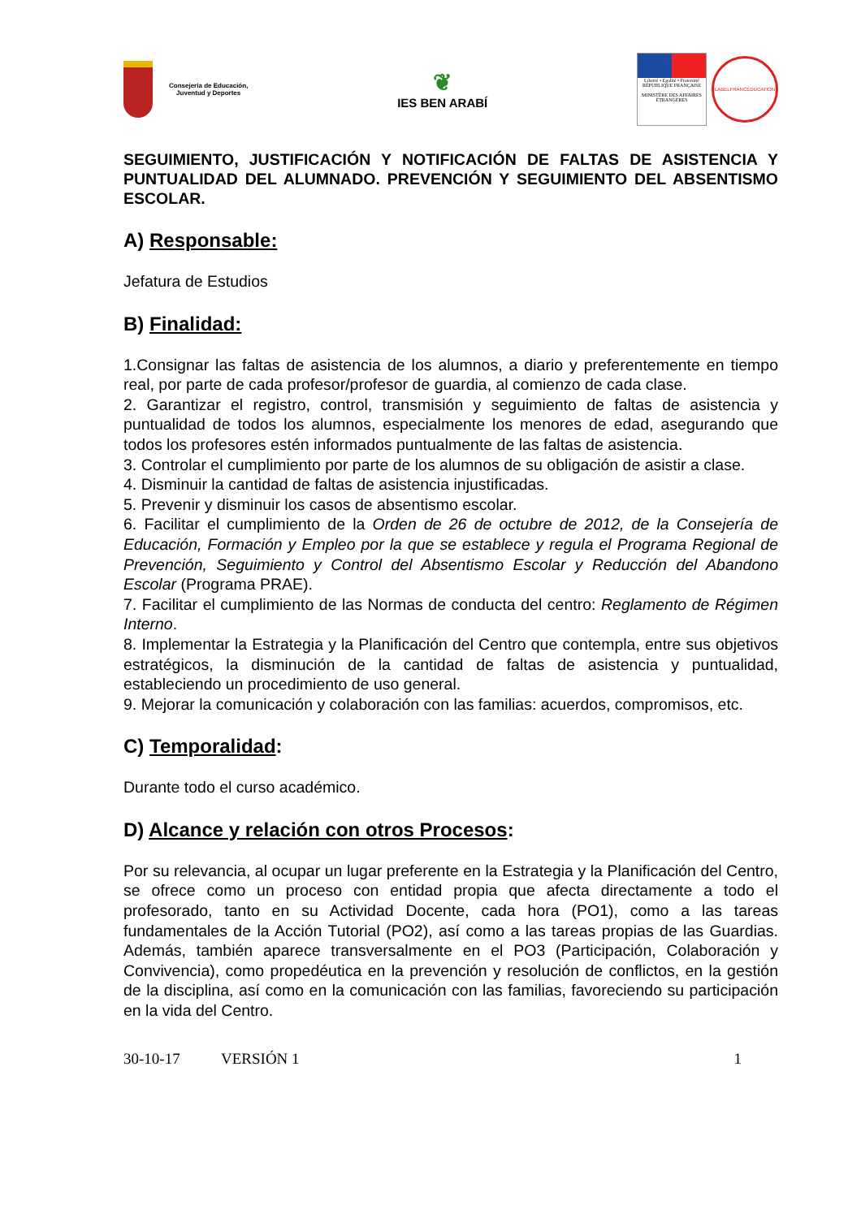Consejería de Educación,
Juventud y Deportes
❦
IES BEN ARABÍ
Liberté • Egalité • Fraternité
RÉPUBLIQUE FRANÇAISE
MINISTÈRE DES AFFAIRES ÉTRANGÈRES
LABELFRANCÉDUCATION
SEGUIMIENTO, JUSTIFICACIÓN Y NOTIFICACIÓN DE FALTAS DE ASISTENCIA Y PUNTUALIDAD DEL ALUMNADO. PREVENCIÓN Y SEGUIMIENTO DEL ABSENTISMO ESCOLAR.
A) Responsable:
Jefatura de Estudios
B) Finalidad:
1.Consignar las faltas de asistencia de los alumnos, a diario y preferentemente en tiempo real, por parte de cada profesor/profesor de guardia, al comienzo de cada clase.
2. Garantizar el registro, control, transmisión y seguimiento de faltas de asistencia y puntualidad de todos los alumnos, especialmente los menores de edad, asegurando que todos los profesores estén informados puntualmente de las faltas de asistencia.
3. Controlar el cumplimiento por parte de los alumnos de su obligación de asistir a clase.
4. Disminuir la cantidad de faltas de asistencia injustificadas.
5. Prevenir y disminuir los casos de absentismo escolar.
6. Facilitar el cumplimiento de la Orden de 26 de octubre de 2012, de la Consejería de Educación, Formación y Empleo por la que se establece y regula el Programa Regional de Prevención, Seguimiento y Control del Absentismo Escolar y Reducción del Abandono Escolar (Programa PRAE).
7. Facilitar el cumplimiento de las Normas de conducta del centro: Reglamento de Régimen Interno.
8. Implementar la Estrategia y la Planificación del Centro que contempla, entre sus objetivos estratégicos, la disminución de la cantidad de faltas de asistencia y puntualidad, estableciendo un procedimiento de uso general.
9. Mejorar la comunicación y colaboración con las familias: acuerdos, compromisos, etc.
C) Temporalidad:
Durante todo el curso académico.
D) Alcance y relación con otros Procesos:
Por su relevancia, al ocupar un lugar preferente en la Estrategia y la Planificación del Centro, se ofrece como un proceso con entidad propia que afecta directamente a todo el profesorado, tanto en su Actividad Docente, cada hora (PO1), como a las tareas fundamentales de la Acción Tutorial (PO2), así como a las tareas propias de las Guardias. Además, también aparece transversalmente en el PO3 (Participación, Colaboración y Convivencia), como propedéutica en la prevención y resolución de conflictos, en la gestión de la disciplina, así como en la comunicación con las familias, favoreciendo su participación en la vida del Centro.
30-10-17 VERSIÓN 1 1